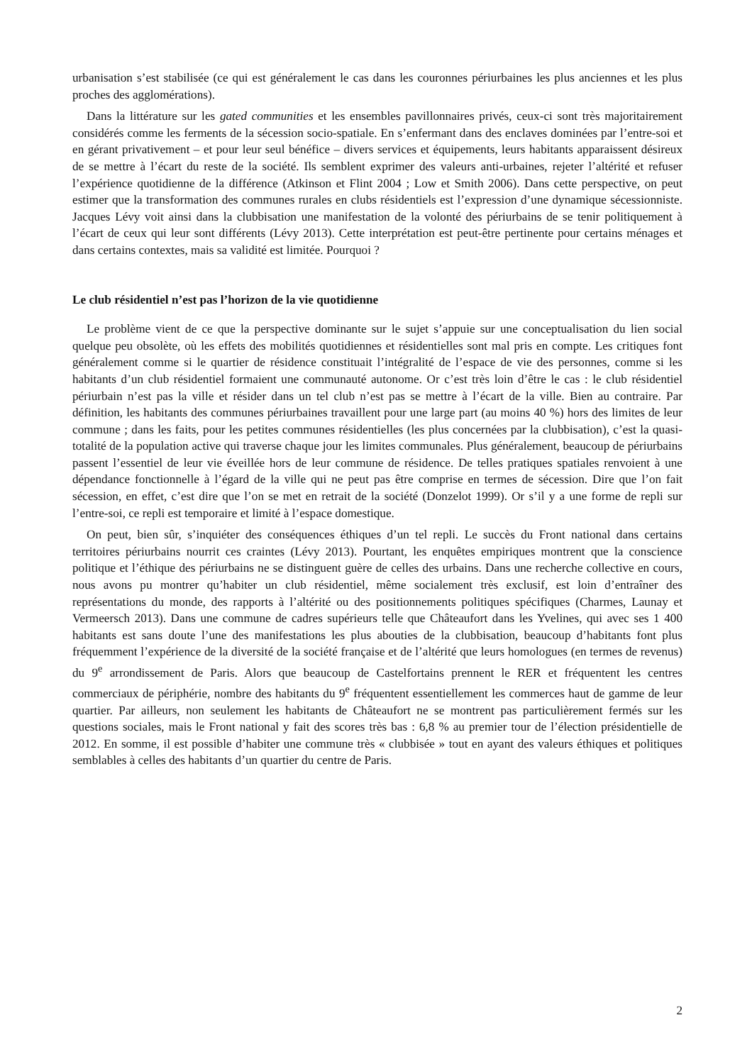urbanisation s’est stabilisée (ce qui est généralement le cas dans les couronnes périurbaines les plus anciennes et les plus proches des agglomérations).
Dans la littérature sur les gated communities et les ensembles pavillonnaires privés, ceux-ci sont très majoritairement considérés comme les ferments de la sécession socio-spatiale. En s’enfermant dans des enclaves dominées par l’entre-soi et en gérant privativement – et pour leur seul bénéfice – divers services et équipements, leurs habitants apparaissent désireux de se mettre à l’écart du reste de la société. Ils semblent exprimer des valeurs anti-urbaines, rejeter l’altérité et refuser l’expérience quotidienne de la différence (Atkinson et Flint 2004 ; Low et Smith 2006). Dans cette perspective, on peut estimer que la transformation des communes rurales en clubs résidentiels est l’expression d’une dynamique sécessionniste. Jacques Lévy voit ainsi dans la clubbisation une manifestation de la volonté des périurbains de se tenir politiquement à l’écart de ceux qui leur sont différents (Lévy 2013). Cette interprétation est peut-être pertinente pour certains ménages et dans certains contextes, mais sa validité est limitée. Pourquoi ?
Le club résidentiel n’est pas l’horizon de la vie quotidienne
Le problème vient de ce que la perspective dominante sur le sujet s’appuie sur une conceptualisation du lien social quelque peu obsolète, où les effets des mobilités quotidiennes et résidentielles sont mal pris en compte. Les critiques font généralement comme si le quartier de résidence constituait l’intégralité de l’espace de vie des personnes, comme si les habitants d’un club résidentiel formaient une communauté autonome. Or c’est très loin d’être le cas : le club résidentiel périurbain n’est pas la ville et résider dans un tel club n’est pas se mettre à l’écart de la ville. Bien au contraire. Par définition, les habitants des communes périurbaines travaillent pour une large part (au moins 40 %) hors des limites de leur commune ; dans les faits, pour les petites communes résidentielles (les plus concernées par la clubbisation), c’est la quasi-totalité de la population active qui traverse chaque jour les limites communales. Plus généralement, beaucoup de périurbains passent l’essentiel de leur vie éveillée hors de leur commune de résidence. De telles pratiques spatiales renvoient à une dépendance fonctionnelle à l’égard de la ville qui ne peut pas être comprise en termes de sécession. Dire que l’on fait sécession, en effet, c’est dire que l’on se met en retrait de la société (Donzelot 1999). Or s’il y a une forme de repli sur l’entre-soi, ce repli est temporaire et limité à l’espace domestique.
On peut, bien sûr, s’inquiéter des conséquences éthiques d’un tel repli. Le succès du Front national dans certains territoires périurbains nourrit ces craintes (Lévy 2013). Pourtant, les enquêtes empiriques montrent que la conscience politique et l’éthique des périurbains ne se distinguent guère de celles des urbains. Dans une recherche collective en cours, nous avons pu montrer qu’habiter un club résidentiel, même socialement très exclusif, est loin d’entraîner des représentations du monde, des rapports à l’altérité ou des positionnements politiques spécifiques (Charmes, Launay et Vermeersch 2013). Dans une commune de cadres supérieurs telle que Châteaufort dans les Yvelines, qui avec ses 1 400 habitants est sans doute l’une des manifestations les plus abouties de la clubbisation, beaucoup d’habitants font plus fréquemment l’expérience de la diversité de la société française et de l’altérité que leurs homologues (en termes de revenus) du 9<sup>e</sup> arrondissement de Paris. Alors que beaucoup de Castelfortains prennent le RER et fréquentent les centres commerciaux de périphérie, nombre des habitants du 9<sup>e</sup> fréquentent essentiellement les commerces haut de gamme de leur quartier. Par ailleurs, non seulement les habitants de Châteaufort ne se montrent pas particulièrement fermés sur les questions sociales, mais le Front national y fait des scores très bas : 6,8 % au premier tour de l’élection présidentielle de 2012. En somme, il est possible d’habiter une commune très « clubbisée » tout en ayant des valeurs éthiques et politiques semblables à celles des habitants d’un quartier du centre de Paris.
2